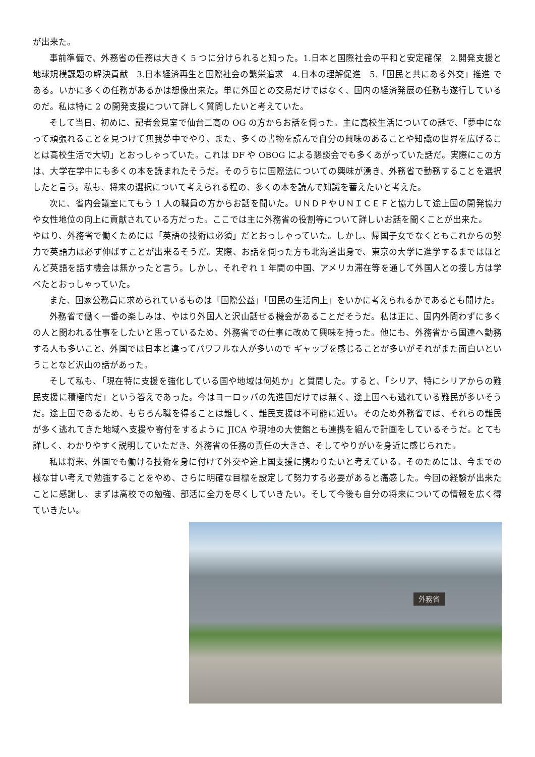が出来た。
事前準備で、外務省の任務は大きく 5 つに分けられると知った。1.日本と国際社会の平和と安定確保　2.開発支援と地球規模課題の解決貢献　3.日本経済再生と国際社会の繁栄追求　4.日本の理解促進　5.「国民と共にある外交」推進 である。いかに多くの任務があるかは想像出来た。単に外国との交易だけではなく、国内の経済発展の任務も遂行しているのだ。私は特に 2 の開発支援について詳しく質問したいと考えていた。
そして当日、初めに、記者会見室で仙台二高の OG の方からお話を伺った。主に高校生活についての話で、「夢中になって頑張れることを見つけて無我夢中でやり、また、多くの書物を読んで自分の興味のあることや知識の世界を広げることは高校生活で大切」とおっしゃっていた。これは DF や OBOG による懇談会でも多くあがっていた話だ。実際にこの方は、大学在学中にも多くの本を読まれたそうだ。そのうちに国際法についての興味が湧き、外務省で勤務することを選択したと言う。私も、将来の選択について考えられる程の、多くの本を読んで知識を蓄えたいと考えた。
次に、省内会議室にてもう 1 人の職員の方からお話を聞いた。ＵＮＤＰやＵＮＩＣＥＦと協力して途上国の開発協力や女性地位の向上に貢献されている方だった。ここでは主に外務省の役割等について詳しいお話を聞くことが出来た。
やはり、外務省で働くためには「英語の技術は必須」だとおっしゃっていた。しかし、帰国子女でなくともこれからの努力で英語力は必ず伸ばすことが出来るそうだ。実際、お話を伺った方も北海道出身で、東京の大学に進学するまではほとんど英語を話す機会は無かったと言う。しかし、それぞれ 1 年間の中国、アメリカ滞在等を通して外国人との接し方は学べたとおっしゃっていた。
また、国家公務員に求められているものは「国際公益」「国民の生活向上」をいかに考えられるかであるとも聞けた。
外務省で働く一番の楽しみは、やはり外国人と沢山話せる機会があることだそうだ。私は正に、国内外問わずに多くの人と関われる仕事をしたいと思っているため、外務省での仕事に改めて興味を持った。他にも、外務省から国連へ勤務する人も多いこと、外国では日本と違ってパワフルな人が多いので ギャップを感じることが多いがそれがまた面白いということなど沢山の話があった。
そして私も、「現在特に支援を強化している国や地域は何処か」と質問した。すると、「シリア、特にシリアからの難民支援に積極的だ」という答えであった。今はヨーロッパの先進国だけでは無く、途上国へも逃れている難民が多いそうだ。途上国であるため、もちろん職を得ることは難しく、難民支援は不可能に近い。そのため外務省では、それらの難民が多く逃れてきた地域へ支援や寄付をするように JICA や現地の大使館とも連携を組んで計画をしているそうだ。とても詳しく、わかりやすく説明していただき、外務省の任務の責任の大きさ、そしてやりがいを身近に感じられた。
私は将来、外国でも働ける技術を身に付けて外交や途上国支援に携わりたいと考えている。そのためには、今までの様な甘い考えで勉強することをやめ、さらに明確な目標を設定して努力する必要があると痛感した。今回の経験が出来たことに感謝し、まずは高校での勉強、部活に全力を尽くしていきたい。そして今後も自分の将来についての情報を広く得ていきたい。
外務省